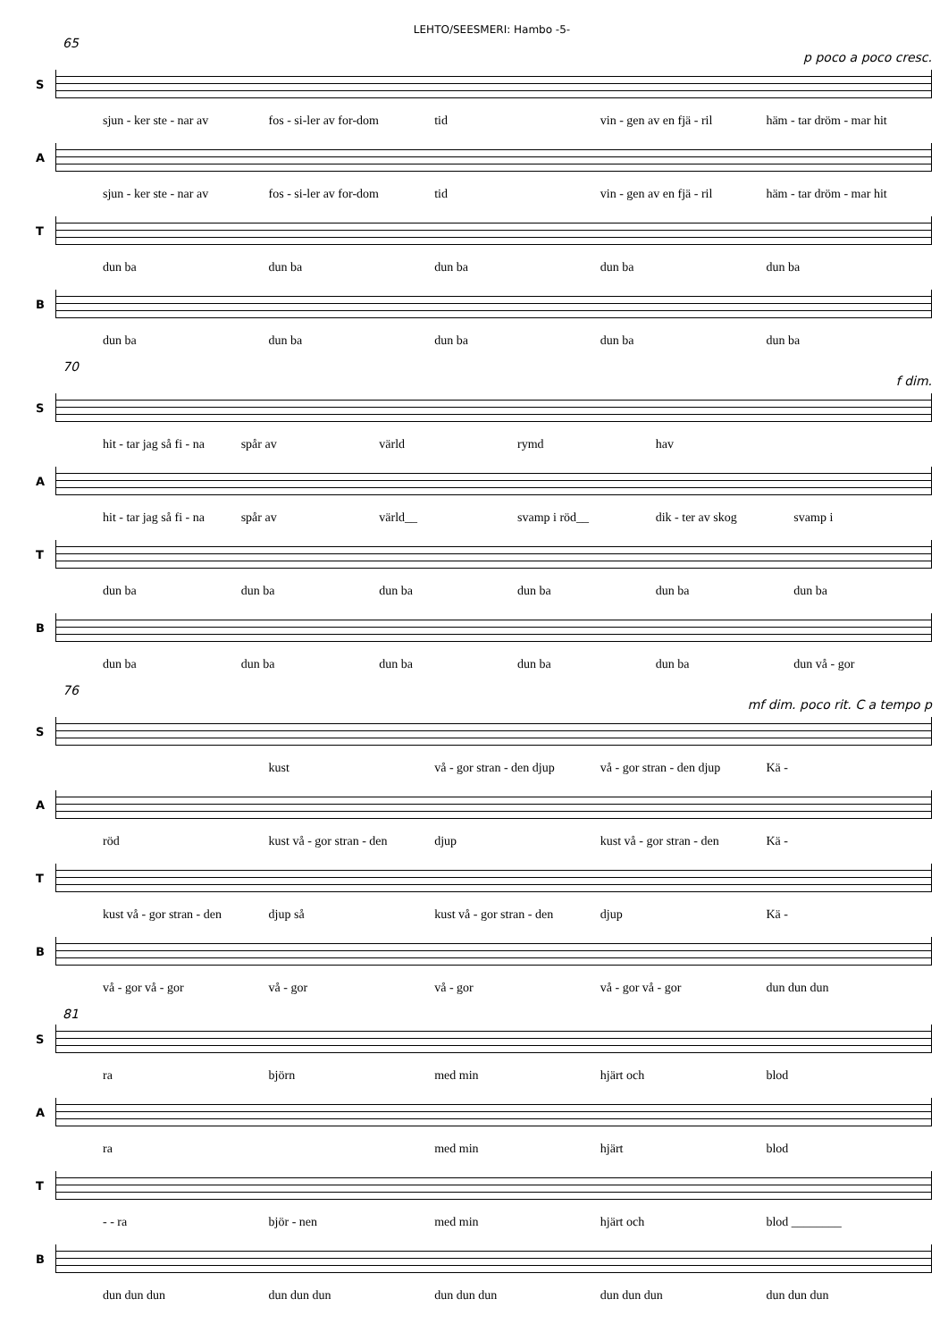LEHTO/SEESMERI: Hambo -5-
65
p poco a poco cresc.
S
sjun - ker ste - nar av fos - si-ler av for-dom tid vin - gen av en fjä - ril häm - tar dröm - mar hit
A
sjun - ker ste - nar av fos - si-ler av for-dom tid vin - gen av en fjä - ril häm - tar dröm - mar hit
T
dun ba dun ba dun ba dun ba dun ba
B
dun ba dun ba dun ba dun ba dun ba
70
f dim.
S
hit - tar jag så fi - na spår av värld rymd hav
A
hit - tar jag så fi - na spår av värld__ svamp i röd__ dik - ter av skog svamp i
T
dun ba dun ba dun ba dun ba dun ba dun ba
B
dun ba dun ba dun ba dun ba dun ba dun vå - gor
76
mf dim. poco rit. C a tempo p
S
kust vå - gor stran - den djup vå - gor stran - den djup Kä -
A
röd kust vå - gor stran - den djup kust vå - gor stran - den Kä -
T
kust vå - gor stran - den djup så kust vå - gor stran - den djup Kä -
B
vå - gor vå - gor vå - gor vå - gor vå - gor vå - gor dun dun dun
81
S
ra björn med min hjärt och blod
A
ra med min hjärt blod
T
- - ra björ - nen med min hjärt och blod ________
B
dun dun dun dun dun dun dun dun dun dun dun dun dun dun dun